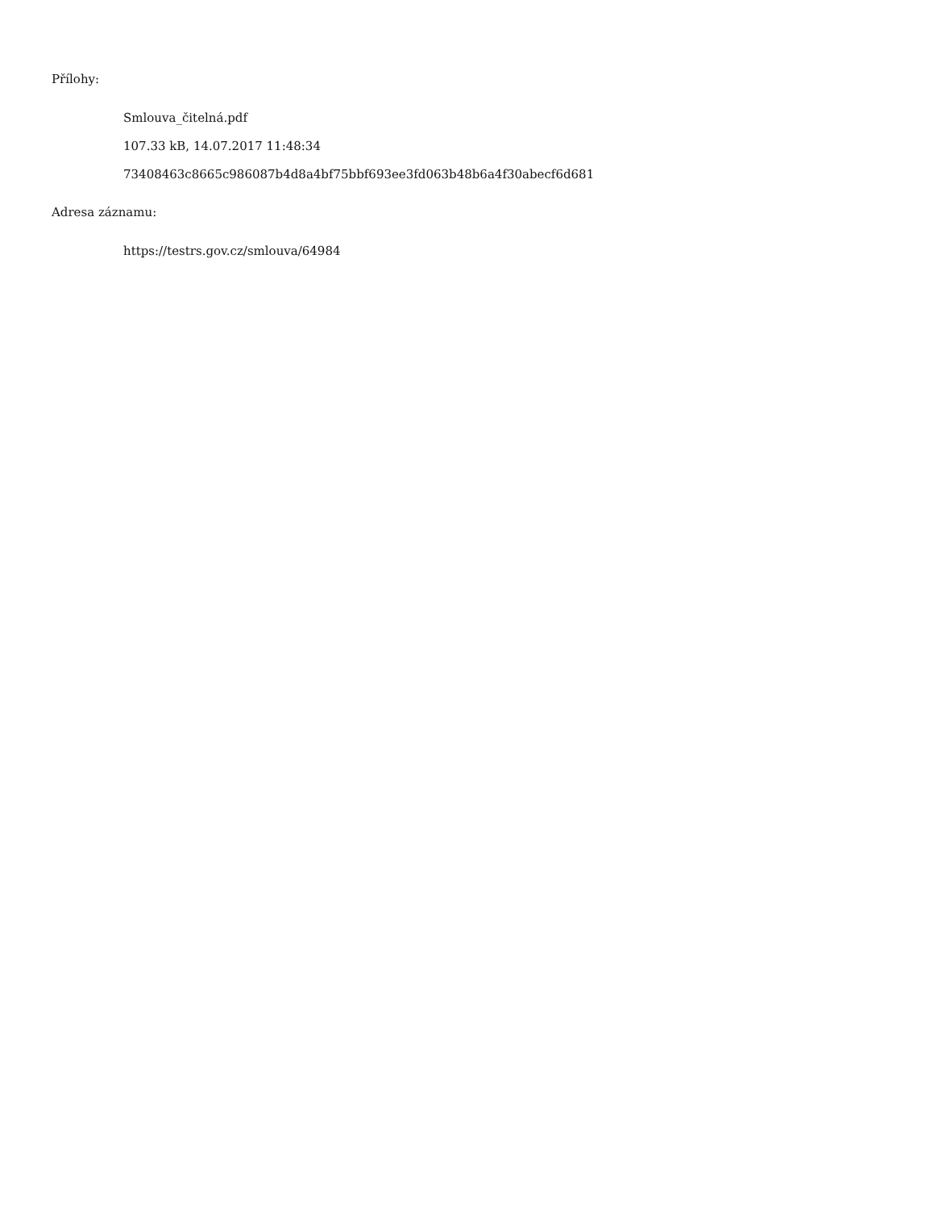Přílohy:
Smlouva_čitelná.pdf
107.33 kB, 14.07.2017 11:48:34
73408463c8665c986087b4d8a4bf75bbf693ee3fd063b48b6a4f30abecf6d681
Adresa záznamu:
https://testrs.gov.cz/smlouva/64984